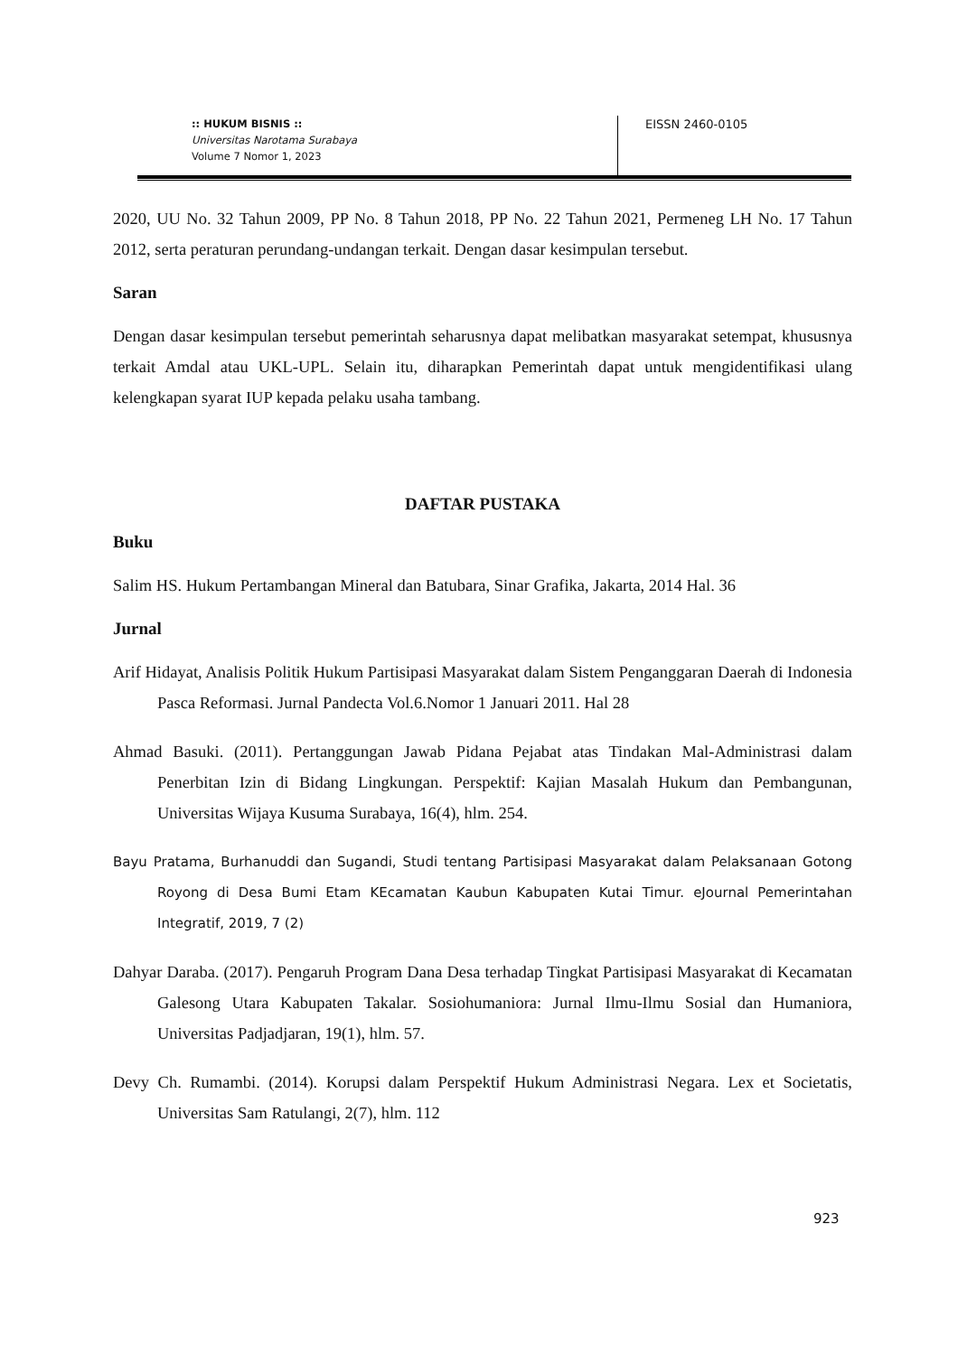:: HUKUM BISNIS ::
Universitas Narotama Surabaya
Volume 7 Nomor 1, 2023
EISSN 2460-0105
2020, UU No. 32 Tahun 2009, PP No. 8 Tahun 2018, PP No. 22 Tahun 2021, Permeneg LH No. 17 Tahun 2012, serta peraturan perundang-undangan terkait. Dengan dasar kesimpulan tersebut.
Saran
Dengan dasar kesimpulan tersebut pemerintah seharusnya dapat melibatkan masyarakat setempat, khususnya terkait Amdal atau UKL-UPL. Selain itu, diharapkan Pemerintah dapat untuk mengidentifikasi ulang kelengkapan syarat IUP kepada pelaku usaha tambang.
DAFTAR PUSTAKA
Buku
Salim HS. Hukum Pertambangan Mineral dan Batubara, Sinar Grafika, Jakarta, 2014 Hal. 36
Jurnal
Arif Hidayat, Analisis Politik Hukum Partisipasi Masyarakat dalam Sistem Penganggaran Daerah di Indonesia Pasca Reformasi. Jurnal Pandecta Vol.6.Nomor 1 Januari 2011. Hal 28
Ahmad Basuki. (2011). Pertanggungan Jawab Pidana Pejabat atas Tindakan Mal-Administrasi dalam Penerbitan Izin di Bidang Lingkungan. Perspektif: Kajian Masalah Hukum dan Pembangunan, Universitas Wijaya Kusuma Surabaya, 16(4), hlm. 254.
Bayu Pratama, Burhanuddi dan Sugandi, Studi tentang Partisipasi Masyarakat dalam Pelaksanaan Gotong Royong di Desa Bumi Etam KEcamatan Kaubun Kabupaten Kutai Timur. eJournal Pemerintahan Integratif, 2019, 7 (2)
Dahyar Daraba. (2017). Pengaruh Program Dana Desa terhadap Tingkat Partisipasi Masyarakat di Kecamatan Galesong Utara Kabupaten Takalar. Sosiohumaniora: Jurnal Ilmu-Ilmu Sosial dan Humaniora, Universitas Padjadjaran, 19(1), hlm. 57.
Devy Ch. Rumambi. (2014). Korupsi dalam Perspektif Hukum Administrasi Negara. Lex et Societatis, Universitas Sam Ratulangi, 2(7), hlm. 112
923